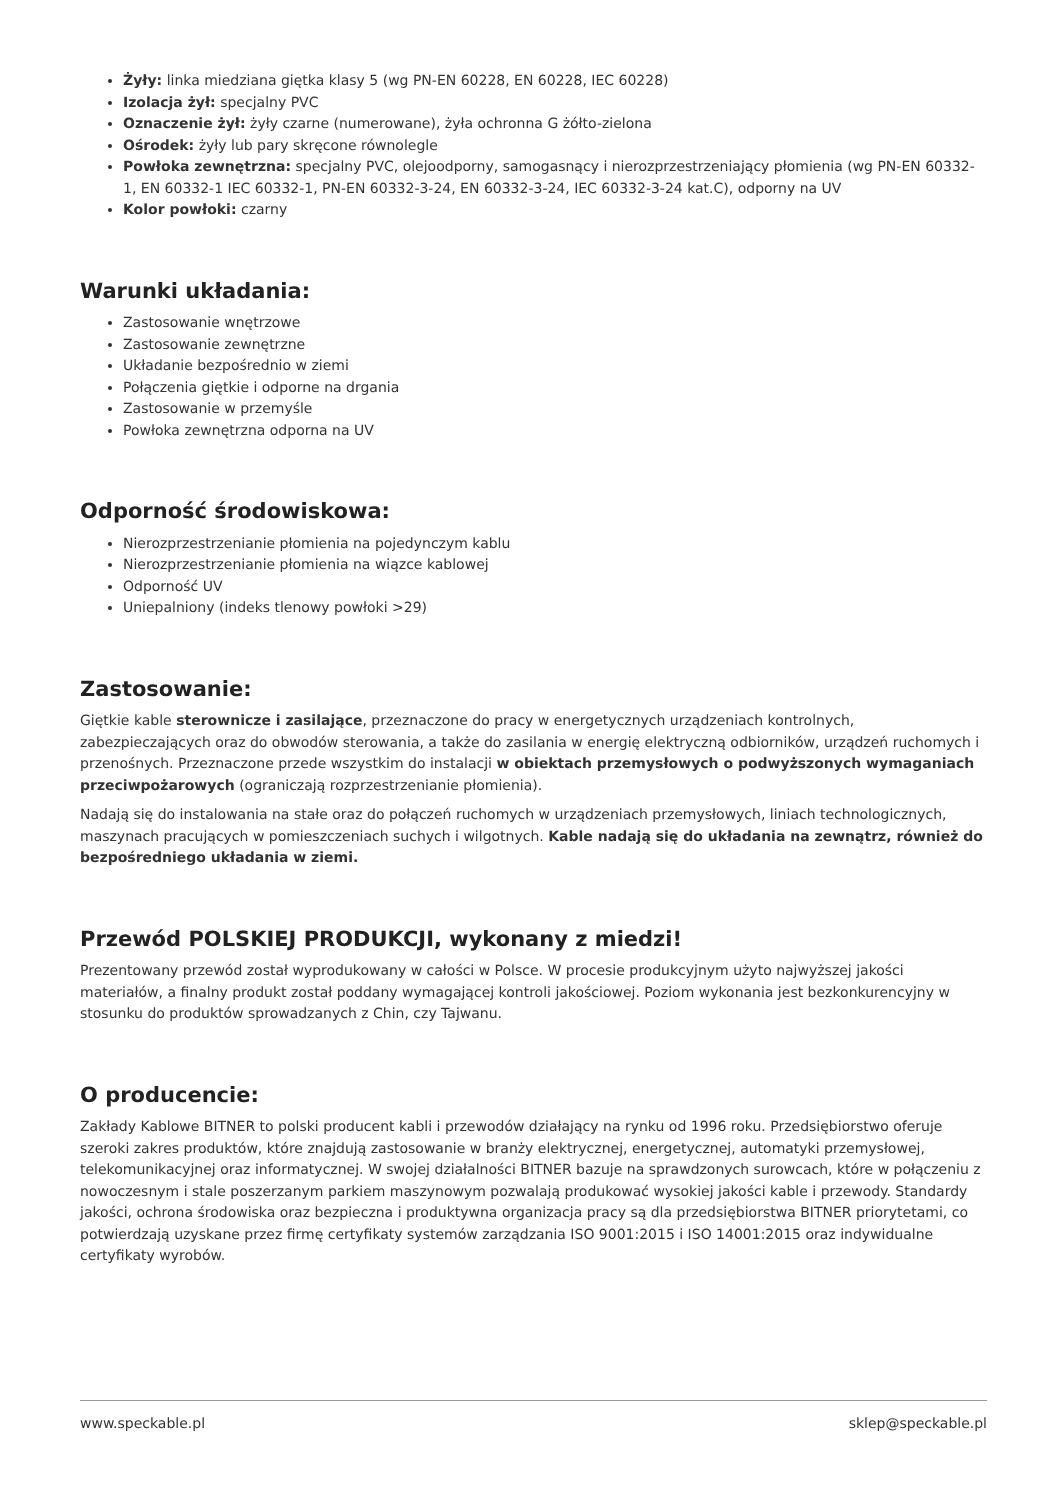Żyły: linka miedziana giętka klasy 5 (wg PN-EN 60228, EN 60228, IEC 60228)
Izolacja żył: specjalny PVC
Oznaczenie żył: żyły czarne (numerowane), żyła ochronna G żółto-zielona
Ośrodek: żyły lub pary skręcone równolegle
Powłoka zewnętrzna: specjalny PVC, olejoodporny, samogasnący i nierozprzestrzeniający płomienia (wg PN-EN 60332-1, EN 60332-1 IEC 60332-1, PN-EN 60332-3-24, EN 60332-3-24, IEC 60332-3-24 kat.C), odporny na UV
Kolor powłoki: czarny
Warunki układania:
Zastosowanie wnętrzowe
Zastosowanie zewnętrzne
Układanie bezpośrednio w ziemi
Połączenia giętkie i odporne na drgania
Zastosowanie w przemyśle
Powłoka zewnętrzna odporna na UV
Odporność środowiskowa:
Nierozprzestrzenianie płomienia na pojedynczym kablu
Nierozprzestrzenianie płomienia na wiązce kablowej
Odporność UV
Uniepalniony (indeks tlenowy powłoki >29)
Zastosowanie:
Giętkie kable sterownicze i zasilające, przeznaczone do pracy w energetycznych urządzeniach kontrolnych, zabezpieczających oraz do obwodów sterowania, a także do zasilania w energię elektryczną odbiorników, urządzeń ruchomych i przenośnych. Przeznaczone przede wszystkim do instalacji w obiektach przemysłowych o podwyższonych wymaganiach przeciwpożarowych (ograniczają rozprzestrzenianie płomienia).
Nadają się do instalowania na stałe oraz do połączeń ruchomych w urządzeniach przemysłowych, liniach technologicznych, maszynach pracujących w pomieszczeniach suchych i wilgotnych. Kable nadają się do układania na zewnątrz, również do bezpośredniego układania w ziemi.
Przewód POLSKIEJ PRODUKCJI, wykonany z miedzi!
Prezentowany przewód został wyprodukowany w całości w Polsce. W procesie produkcyjnym użyto najwyższej jakości materiałów, a finalny produkt został poddany wymagającej kontroli jakościowej. Poziom wykonania jest bezkonkurencyjny w stosunku do produktów sprowadzanych z Chin, czy Tajwanu.
O producencie:
Zakłady Kablowe BITNER to polski producent kabli i przewodów działający na rynku od 1996 roku. Przedsiębiorstwo oferuje szeroki zakres produktów, które znajdują zastosowanie w branży elektrycznej, energetycznej, automatyki przemysłowej, telekomunikacyjnej oraz informatycznej. W swojej działalności BITNER bazuje na sprawdzonych surowcach, które w połączeniu z nowoczesnym i stale poszerzanym parkiem maszynowym pozwalają produkować wysokiej jakości kable i przewody. Standardy jakości, ochrona środowiska oraz bezpieczna i produktywna organizacja pracy są dla przedsiębiorstwa BITNER priorytetami, co potwierdzają uzyskane przez firmę certyfikaty systemów zarządzania ISO 9001:2015 i ISO 14001:2015 oraz indywidualne certyfikaty wyrobów.
www.speckable.pl sklep@speckable.pl